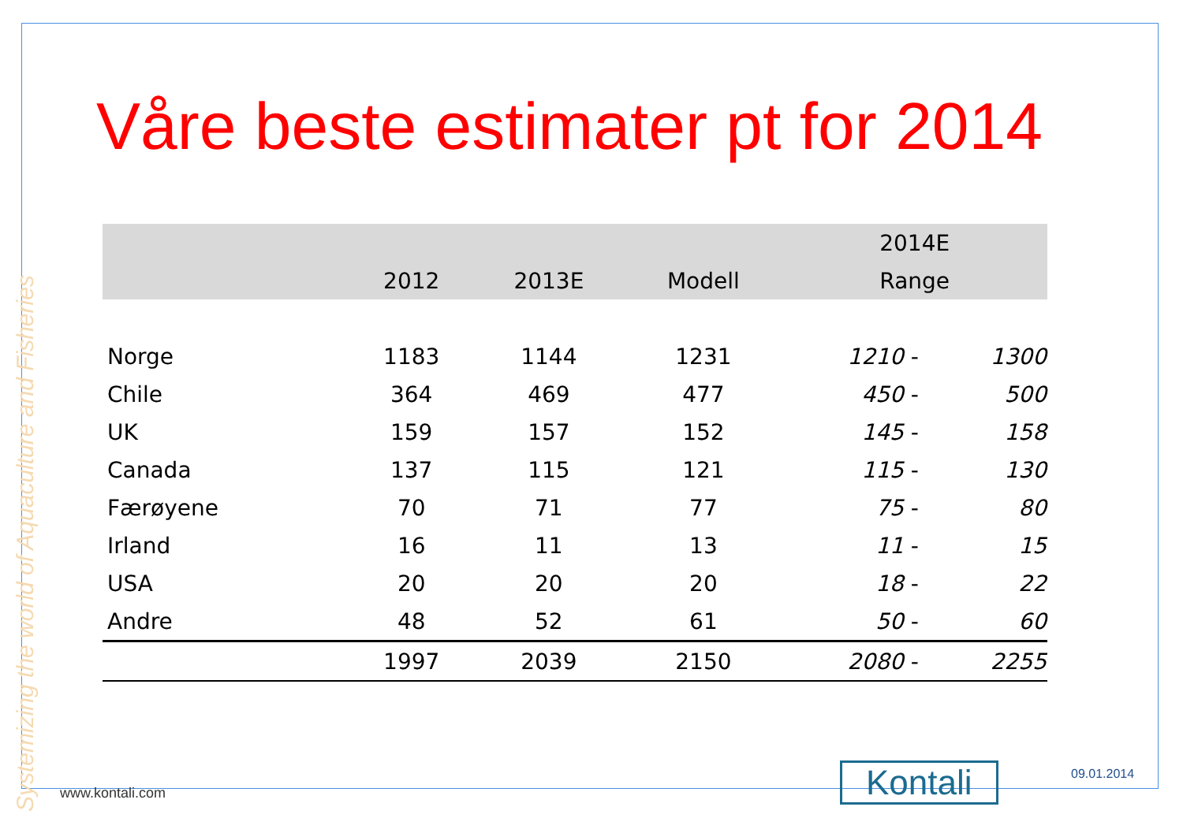Systemizing the world of Aquaculture and Fisheries
Våre beste estimater pt for 2014
| | | | | 2014E | | |
| --- | --- | --- | --- | --- | --- | --- |
| | 2012 | 2013E | Modell | Range | | |
| Norge | 1183 | 1144 | 1231 | 1210 | - | 1300 |
| Chile | 364 | 469 | 477 | 450 | - | 500 |
| UK | 159 | 157 | 152 | 145 | - | 158 |
| Canada | 137 | 115 | 121 | 115 | - | 130 |
| Færøyene | 70 | 71 | 77 | 75 | - | 80 |
| Irland | 16 | 11 | 13 | 11 | - | 15 |
| USA | 20 | 20 | 20 | 18 | - | 22 |
| Andre | 48 | 52 | 61 | 50 | - | 60 |
| | 1997 | 2039 | 2150 | 2080 | - | 2255 |
Kontali 09.01.2014
www.kontali.com